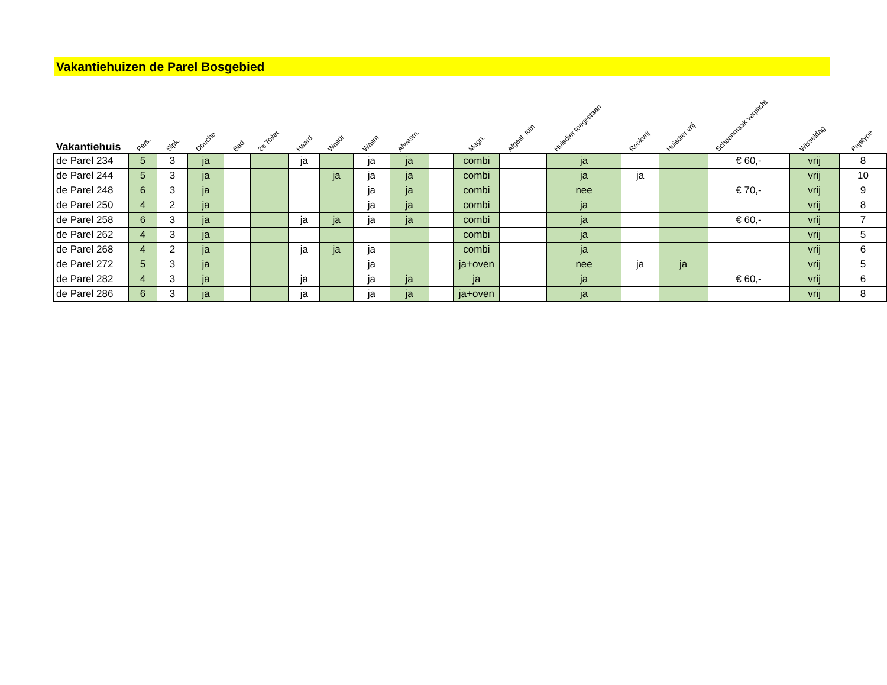Vakantiehuizen de Parel Bosgebied
| Vakantiehuis | Pers. | Slpk. | Douche | Bad | 2e Toilet | Haard | Wasdr. | Wasm. | Afwasm. | | Magn. | Afgesl. tuin | Huisdier toegestaan | Rookvrij | Huisdier vrij | Schoonmaak verplicht | Wisseldag | Prijstype |
| --- | --- | --- | --- | --- | --- | --- | --- | --- | --- | --- | --- | --- | --- | --- | --- | --- | --- | --- |
| de Parel 234 | 5 | 3 | ja | | | ja | | ja | ja | | combi | | ja | | | € 60,- | vrij | 8 |
| de Parel 244 | 5 | 3 | ja | | | | ja | ja | ja | | combi | | ja | ja | | | vrij | 10 |
| de Parel 248 | 6 | 3 | ja | | | | | ja | ja | | combi | | nee | | | € 70,- | vrij | 9 |
| de Parel 250 | 4 | 2 | ja | | | | | ja | ja | | combi | | ja | | | | vrij | 8 |
| de Parel 258 | 6 | 3 | ja | | | ja | ja | ja | ja | | combi | | ja | | | € 60,- | vrij | 7 |
| de Parel 262 | 4 | 3 | ja | | | | | | | | combi | | ja | | | | vrij | 5 |
| de Parel 268 | 4 | 2 | ja | | | ja | ja | ja | | | combi | | ja | | | | vrij | 6 |
| de Parel 272 | 5 | 3 | ja | | | | | ja | | | ja+oven | | nee | ja | ja | | vrij | 5 |
| de Parel 282 | 4 | 3 | ja | | | ja | | ja | ja | | ja | | ja | | | € 60,- | vrij | 6 |
| de Parel 286 | 6 | 3 | ja | | | ja | | ja | ja | | ja+oven | | ja | | | | vrij | 8 |